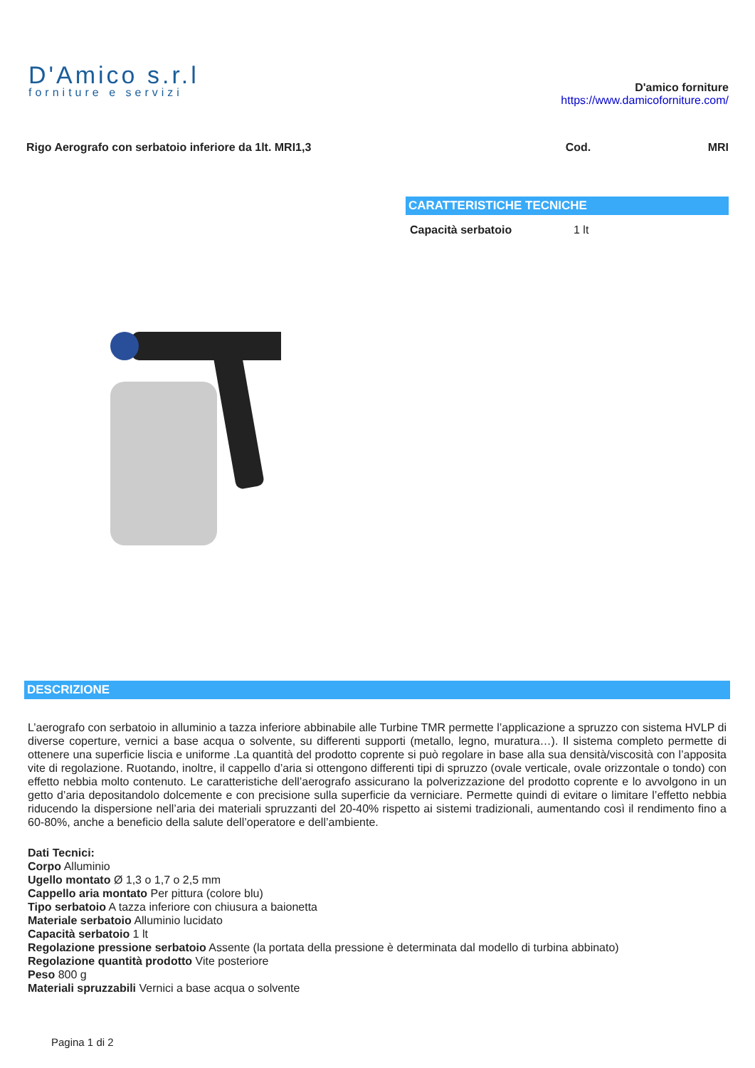D'Amico s.r.l
forniture e servizi
D'amico forniture
https://www.damicoforniture.com/
Rigo Aerografo con serbatoio inferiore da 1lt. MRI1,3
Cod. MRI
CARATTERISTICHE TECNICHE
| Capacità serbatoio | 1 lt |
DESCRIZIONE
L’aerografo con serbatoio in alluminio a tazza inferiore abbinabile alle Turbine TMR permette l’applicazione a spruzzo con sistema HVLP di diverse coperture, vernici a base acqua o solvente, su differenti supporti (metallo, legno, muratura…). Il sistema completo permette di ottenere una superficie liscia e uniforme .La quantità del prodotto coprente si può regolare in base alla sua densità/viscosità con l’apposita vite di regolazione. Ruotando, inoltre, il cappello d’aria si ottengono differenti tipi di spruzzo (ovale verticale, ovale orizzontale o tondo) con effetto nebbia molto contenuto. Le caratteristiche dell’aerografo assicurano la polverizzazione del prodotto coprente e lo avvolgono in un getto d’aria depositandolo dolcemente e con precisione sulla superficie da verniciare. Permette quindi di evitare o limitare l’effetto nebbia riducendo la dispersione nell’aria dei materiali spruzzanti del 20-40% rispetto ai sistemi tradizionali, aumentando così il rendimento fino a 60-80%, anche a beneficio della salute dell’operatore e dell’ambiente.
Dati Tecnici:
Corpo Alluminio
Ugello montato Ø 1,3 o 1,7 o 2,5 mm
Cappello aria montato Per pittura (colore blu)
Tipo serbatoio A tazza inferiore con chiusura a baionetta
Materiale serbatoio Alluminio lucidato
Capacità serbatoio 1 lt
Regolazione pressione serbatoio Assente (la portata della pressione è determinata dal modello di turbina abbinato)
Regolazione quantità prodotto Vite posteriore
Peso 800 g
Materiali spruzzabili Vernici a base acqua o solvente
Pagina 1 di 2